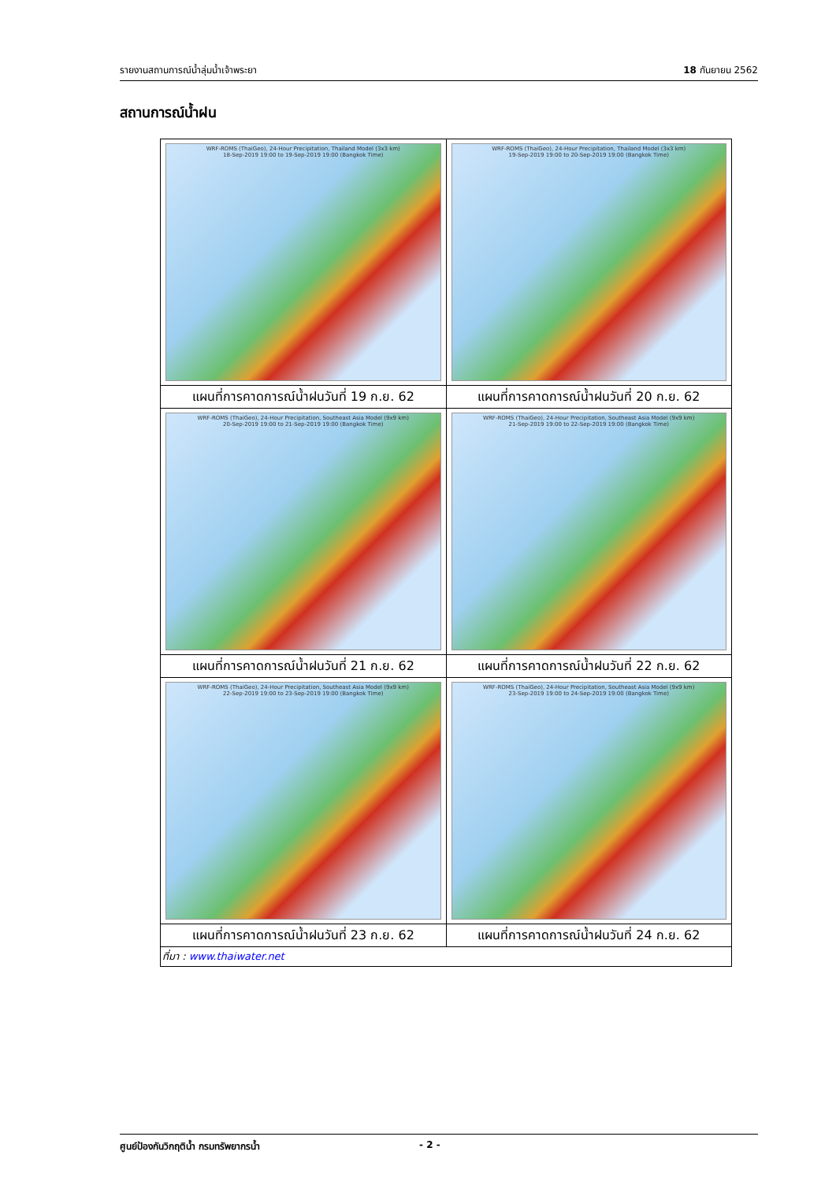รายงานสถานการณ์น้ำลุ่มน้ำเจ้าพระยา 18 กันยายน 2562
สถานการณ์น้ำฝน
| WRF-ROMS (ThaiGeo), 24-Hour Precipitation, Thailand Model (3x3 km) 18-Sep-2019 19:00 to 19-Sep-2019 19:00 (Bangkok Time) | WRF-ROMS (ThaiGeo), 24-Hour Precipitation, Thailand Model (3x3 km) 19-Sep-2019 19:00 to 20-Sep-2019 19:00 (Bangkok Time) |
| แผนที่การคาดการณ์น้ำฝนวันที่ 19 ก.ย. 62 | แผนที่การคาดการณ์น้ำฝนวันที่ 20 ก.ย. 62 |
| WRF-ROMS (ThaiGeo), 24-Hour Precipitation, Southeast Asia Model (9x9 km) 20-Sep-2019 19:00 to 21-Sep-2019 19:00 (Bangkok Time) | WRF-ROMS (ThaiGeo), 24-Hour Precipitation, Southeast Asia Model (9x9 km) 21-Sep-2019 19:00 to 22-Sep-2019 19:00 (Bangkok Time) |
| แผนที่การคาดการณ์น้ำฝนวันที่ 21 ก.ย. 62 | แผนที่การคาดการณ์น้ำฝนวันที่ 22 ก.ย. 62 |
| WRF-ROMS (ThaiGeo), 24-Hour Precipitation, Southeast Asia Model (9x9 km) 22-Sep-2019 19:00 to 23-Sep-2019 19:00 (Bangkok Time) | WRF-ROMS (ThaiGeo), 24-Hour Precipitation, Southeast Asia Model (9x9 km) 23-Sep-2019 19:00 to 24-Sep-2019 19:00 (Bangkok Time) |
| แผนที่การคาดการณ์น้ำฝนวันที่ 23 ก.ย. 62 | แผนที่การคาดการณ์น้ำฝนวันที่ 24 ก.ย. 62 |
| ที่มา : www.thaiwater.net | |
ศูนย์ป้องกันวิกฤติน้ำ กรมทรัพยากรน้ำ - 2 -